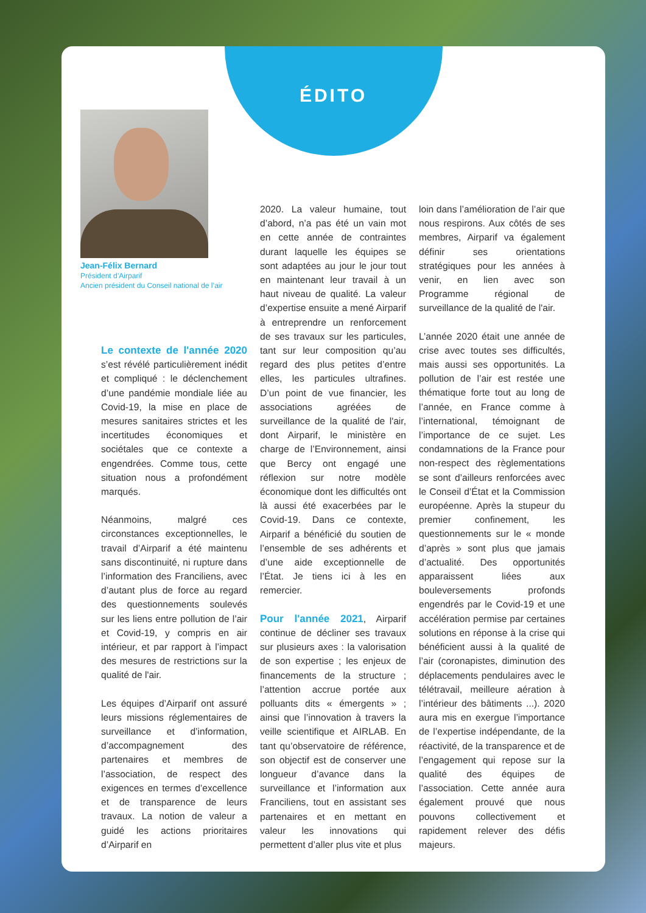ÉDITO
Jean-Félix Bernard
Président d’Airparif
Ancien président du Conseil national de l’air
Le contexte de l'année 2020 s’est révélé particulièrement inédit et compliqué : le déclenchement d’une pandémie mondiale liée au Covid-19, la mise en place de mesures sanitaires strictes et les incertitudes économiques et sociétales que ce contexte a engendrées. Comme tous, cette situation nous a profondément marqués.
Néanmoins, malgré ces circonstances exceptionnelles, le travail d’Airparif a été maintenu sans discontinuité, ni rupture dans l’information des Franciliens, avec d’autant plus de force au regard des questionnements soulevés sur les liens entre pollution de l’air et Covid-19, y compris en air intérieur, et par rapport à l’impact des mesures de restrictions sur la qualité de l'air.
Les équipes d’Airparif ont assuré leurs missions réglementaires de surveillance et d’information, d’accompagnement des partenaires et membres de l’association, de respect des exigences en termes d’excellence et de transparence de leurs travaux. La notion de valeur a guidé les actions prioritaires d’Airparif en
2020. La valeur humaine, tout d’abord, n’a pas été un vain mot en cette année de contraintes durant laquelle les équipes se sont adaptées au jour le jour tout en maintenant leur travail à un haut niveau de qualité. La valeur d’expertise ensuite a mené Airparif à entreprendre un renforcement de ses travaux sur les particules, tant sur leur composition qu’au regard des plus petites d’entre elles, les particules ultrafines. D’un point de vue financier, les associations agréées de surveillance de la qualité de l'air, dont Airparif, le ministère en charge de l’Environnement, ainsi que Bercy ont engagé une réflexion sur notre modèle économique dont les difficultés ont là aussi été exacerbées par le Covid-19. Dans ce contexte, Airparif a bénéficié du soutien de l’ensemble de ses adhérents et d’une aide exceptionnelle de l’État. Je tiens ici à les en remercier.
Pour l'année 2021, Airparif continue de décliner ses travaux sur plusieurs axes : la valorisation de son expertise ; les enjeux de financements de la structure ; l’attention accrue portée aux polluants dits « émergents » ; ainsi que l’innovation à travers la veille scientifique et AIRLAB. En tant qu’observatoire de référence, son objectif est de conserver une longueur d’avance dans la surveillance et l’information aux Franciliens, tout en assistant ses partenaires et en mettant en valeur les innovations qui permettent d’aller plus vite et plus
loin dans l’amélioration de l’air que nous respirons. Aux côtés de ses membres, Airparif va également définir ses orientations stratégiques pour les années à venir, en lien avec son Programme régional de surveillance de la qualité de l'air.
L’année 2020 était une année de crise avec toutes ses difficultés, mais aussi ses opportunités. La pollution de l’air est restée une thématique forte tout au long de l’année, en France comme à l’international, témoignant de l’importance de ce sujet. Les condamnations de la France pour non-respect des règlementations se sont d’ailleurs renforcées avec le Conseil d’État et la Commission européenne. Après la stupeur du premier confinement, les questionnements sur le « monde d’après » sont plus que jamais d’actualité. Des opportunités apparaissent liées aux bouleversements profonds engendrés par le Covid-19 et une accélération permise par certaines solutions en réponse à la crise qui bénéficient aussi à la qualité de l’air (coronapistes, diminution des déplacements pendulaires avec le télétravail, meilleure aération à l’intérieur des bâtiments ...). 2020 aura mis en exergue l’importance de l’expertise indépendante, de la réactivité, de la transparence et de l’engagement qui repose sur la qualité des équipes de l’association. Cette année aura également prouvé que nous pouvons collectivement et rapidement relever des défis majeurs.